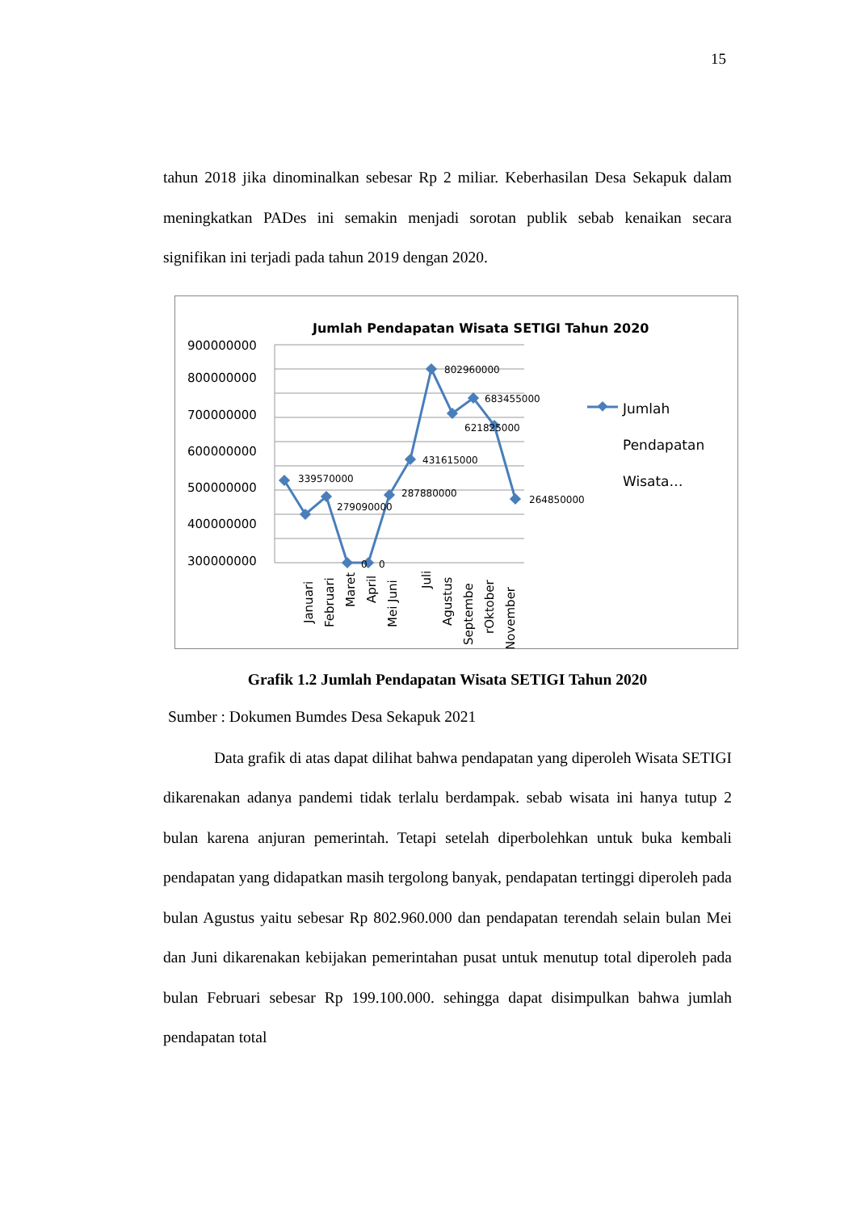15
tahun 2018 jika dinominalkan sebesar Rp 2 miliar. Keberhasilan Desa Sekapuk dalam meningkatkan PADes ini semakin menjadi sorotan publik sebab kenaikan secara signifikan ini terjadi pada tahun 2019 dengan 2020.
Jumlah Pendapatan Wisata SETIGI Tahun 2020
900000000
800000000
700000000
600000000
500000000
400000000
300000000
339570000
279090000
0
0
287880000
431615000
802960000
683455000
621825000
264850000
Januari
Februari
Maret
April
Mei Juni
Juli
Agustus
Septembe
rOktober
November
Jumlah
Pendapatan
Wisata…
Grafik 1.2 Jumlah Pendapatan Wisata SETIGI Tahun 2020
Sumber : Dokumen Bumdes Desa Sekapuk 2021
Data grafik di atas dapat dilihat bahwa pendapatan yang diperoleh Wisata SETIGI dikarenakan adanya pandemi tidak terlalu berdampak. sebab wisata ini hanya tutup 2 bulan karena anjuran pemerintah. Tetapi setelah diperbolehkan untuk buka kembali pendapatan yang didapatkan masih tergolong banyak, pendapatan tertinggi diperoleh pada bulan Agustus yaitu sebesar Rp 802.960.000 dan pendapatan terendah selain bulan Mei dan Juni dikarenakan kebijakan pemerintahan pusat untuk menutup total diperoleh pada bulan Februari sebesar Rp 199.100.000. sehingga dapat disimpulkan bahwa jumlah pendapatan total